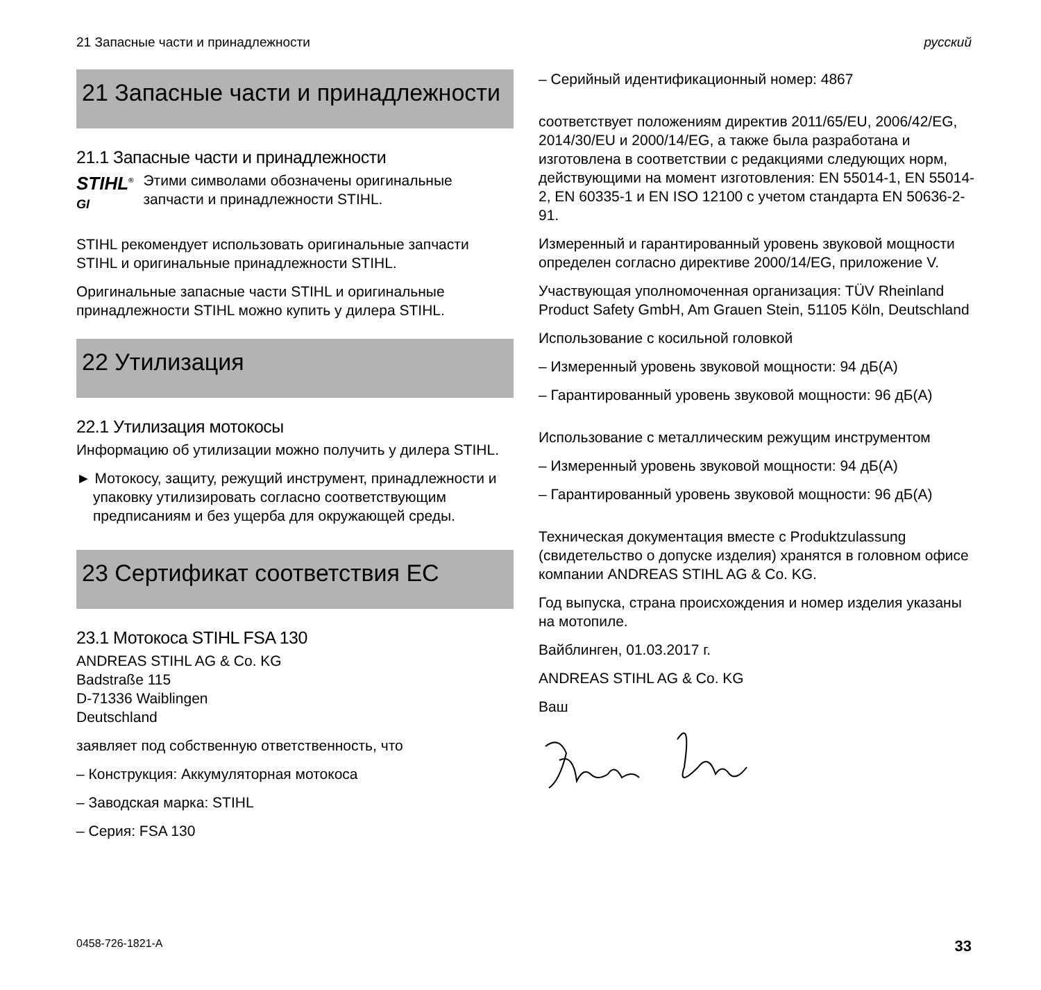21 Запасные части и принадлежности русский
21 Запасные части и принадлежности
21.1 Запасные части и принадлежности
STIHL<sup>®</sup>
GI
Этими символами обозначены оригинальные запчасти и принадлежности STIHL.
STIHL рекомендует использовать оригинальные запчасти STIHL и оригинальные принадлежности STIHL.
Оригинальные запасные части STIHL и оригинальные принадлежности STIHL можно купить у дилера STIHL.
22 Утилизация
22.1 Утилизация мотокосы
Информацию об утилизации можно получить у дилера STIHL.
► Мотокосу, защиту, режущий инструмент, принадлежности и упаковку утилизировать согласно соответствующим предписаниям и без ущерба для окружающей среды.
23 Сертификат соответствия ЕС
23.1 Мотокоса STIHL FSA 130
ANDREAS STIHL AG & Co. KG
Badstraße 115
D-71336 Waiblingen
Deutschland
заявляет под собственную ответственность, что
– Конструкция: Аккумуляторная мотокоса
– Заводская марка: STIHL
– Серия: FSA 130
– Серийный идентификационный номер: 4867
соответствует положениям директив 2011/65/EU, 2006/42/EG, 2014/30/EU и 2000/14/EG, а также была разработана и изготовлена в соответствии с редакциями следующих норм, действующими на момент изготовления: EN 55014-1, EN 55014-2, EN 60335-1 и EN ISO 12100 с учетом стандарта EN 50636-2-91.
Измеренный и гарантированный уровень звуковой мощности определен согласно директиве 2000/14/EG, приложение V.
Участвующая уполномоченная организация: TÜV Rheinland Product Safety GmbH, Am Grauen Stein, 51105 Köln, Deutschland
Использование с косильной головкой
– Измеренный уровень звуковой мощности: 94 дБ(A)
– Гарантированный уровень звуковой мощности: 96 дБ(A)
Использование с металлическим режущим инструментом
– Измеренный уровень звуковой мощности: 94 дБ(A)
– Гарантированный уровень звуковой мощности: 96 дБ(A)
Техническая документация вместе с Produktzulassung (свидетельство о допуске изделия) хранятся в головном офисе компании ANDREAS STIHL AG & Co. KG.
Год выпуска, страна происхождения и номер изделия указаны на мотопиле.
Вайблинген, 01.03.2017 г.
ANDREAS STIHL AG & Co. KG
Ваш
0458-726-1821-A 33